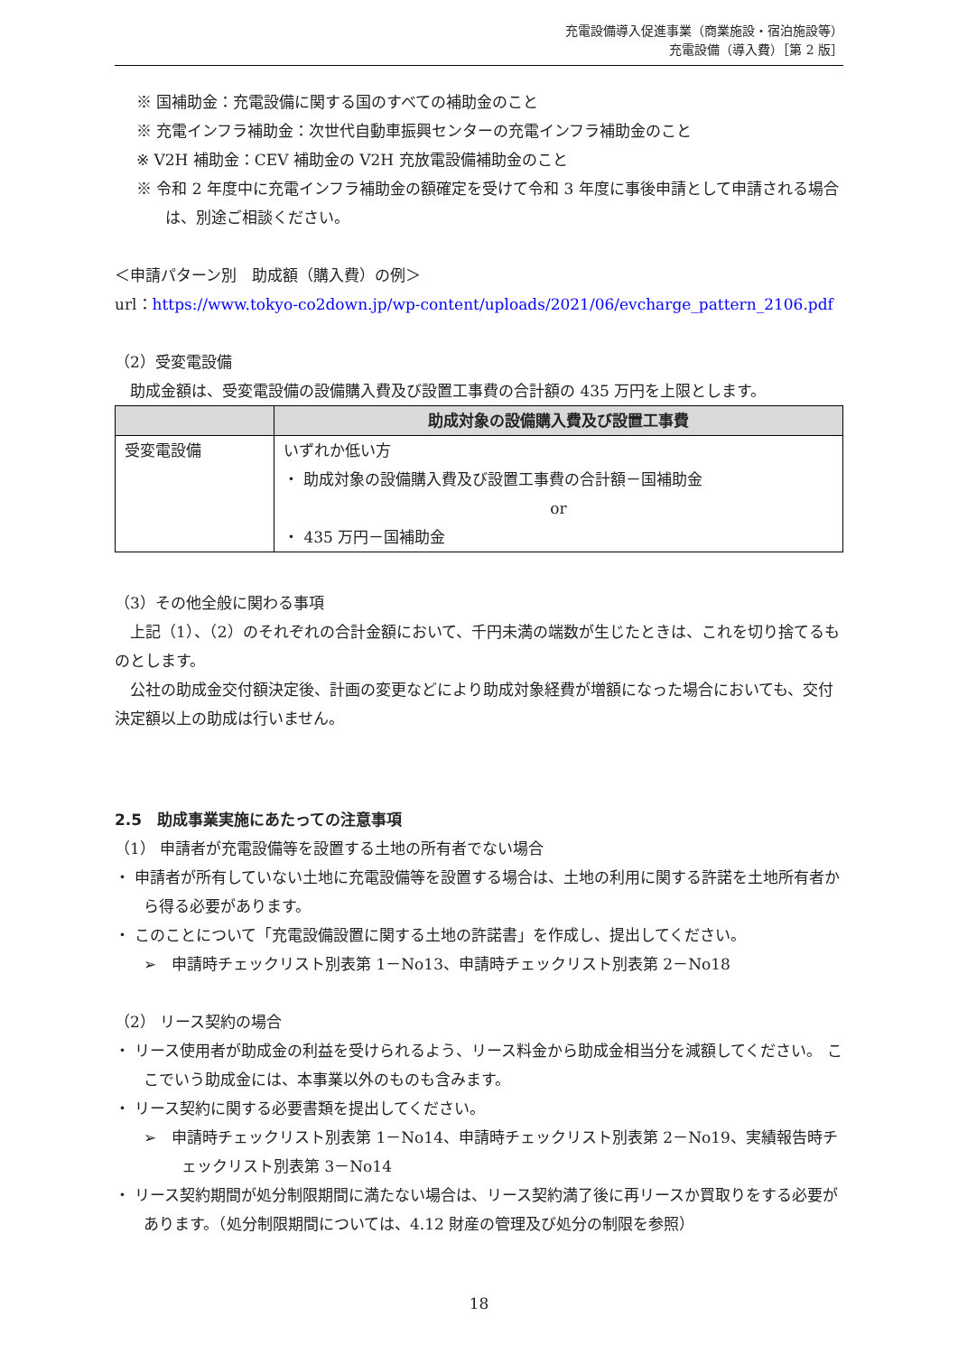充電設備導入促進事業（商業施設・宿泊施設等）
充電設備（導入費）［第 2 版］
※ 国補助金：充電設備に関する国のすべての補助金のこと
※ 充電インフラ補助金：次世代自動車振興センターの充電インフラ補助金のこと
※ V2H 補助金：CEV 補助金の V2H 充放電設備補助金のこと
※ 令和 2 年度中に充電インフラ補助金の額確定を受けて令和 3 年度に事後申請として申請される場合は、別途ご相談ください。
＜申請パターン別　助成額（購入費）の例＞
url：https://www.tokyo-co2down.jp/wp-content/uploads/2021/06/evcharge_pattern_2106.pdf
（2）受変電設備
　助成金額は、受変電設備の設備購入費及び設置工事費の合計額の 435 万円を上限とします。
| | 助成対象の設備購入費及び設置工事費 |
| --- | --- |
| 受変電設備 | いずれか低い方 ・ 助成対象の設備購入費及び設置工事費の合計額－国補助金 or ・ 435 万円－国補助金 |
（3）その他全般に関わる事項
　上記（1）、（2）のそれぞれの合計金額において、千円未満の端数が生じたときは、これを切り捨てるものとします。
　公社の助成金交付額決定後、計画の変更などにより助成対象経費が増額になった場合においても、交付決定額以上の助成は行いません。
2.5　助成事業実施にあたっての注意事項
（1） 申請者が充電設備等を設置する土地の所有者でない場合
・ 申請者が所有していない土地に充電設備等を設置する場合は、土地の利用に関する許諾を土地所有者から得る必要があります。
・ このことについて「充電設備設置に関する土地の許諾書」を作成し、提出してください。
➢　申請時チェックリスト別表第 1－No13、申請時チェックリスト別表第 2－No18
（2） リース契約の場合
・ リース使用者が助成金の利益を受けられるよう、リース料金から助成金相当分を減額してください。 ここでいう助成金には、本事業以外のものも含みます。
・ リース契約に関する必要書類を提出してください。
➢　申請時チェックリスト別表第 1－No14、申請時チェックリスト別表第 2－No19、実績報告時チェックリスト別表第 3－No14
・ リース契約期間が処分制限期間に満たない場合は、リース契約満了後に再リースか買取りをする必要があります。（処分制限期間については、4.12 財産の管理及び処分の制限を参照）
18